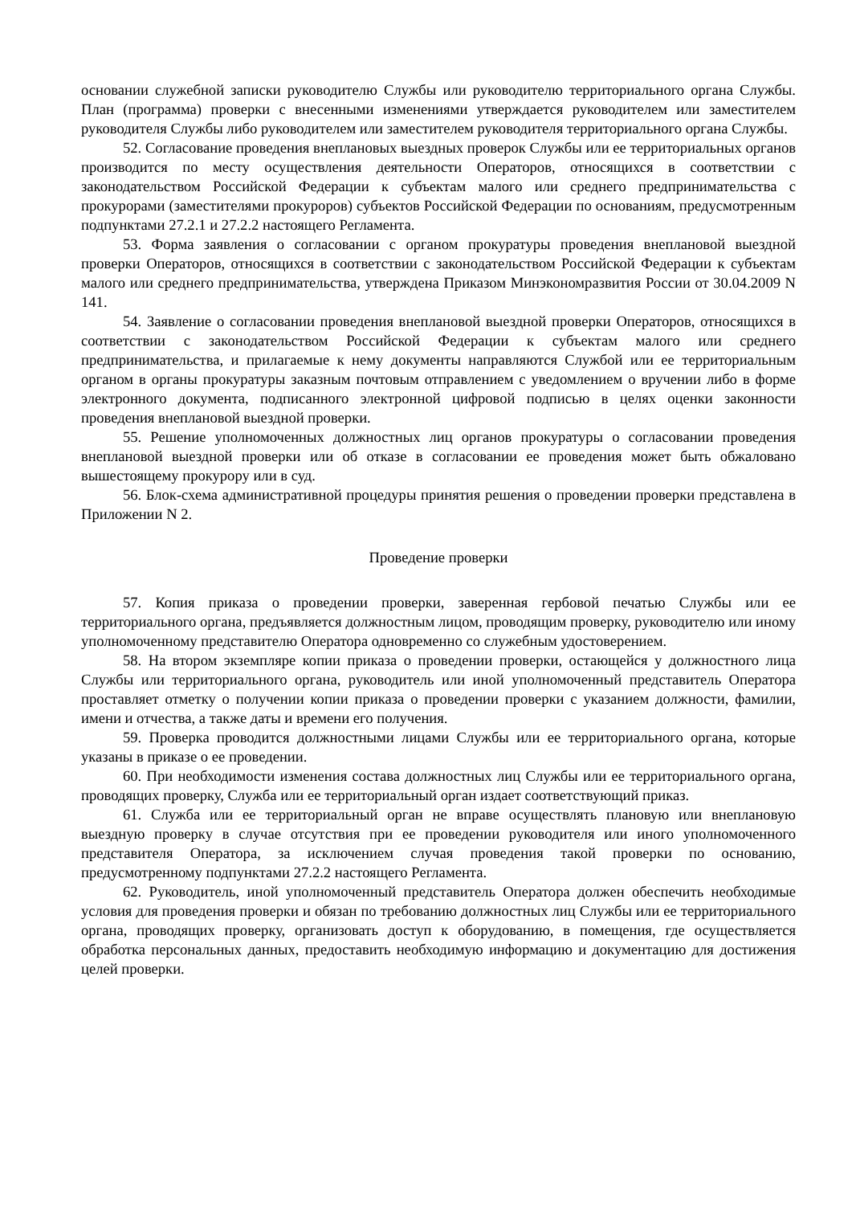основании служебной записки руководителю Службы или руководителю территориального органа Службы. План (программа) проверки с внесенными изменениями утверждается руководителем или заместителем руководителя Службы либо руководителем или заместителем руководителя территориального органа Службы.
52. Согласование проведения внеплановых выездных проверок Службы или ее территориальных органов производится по месту осуществления деятельности Операторов, относящихся в соответствии с законодательством Российской Федерации к субъектам малого или среднего предпринимательства с прокурорами (заместителями прокуроров) субъектов Российской Федерации по основаниям, предусмотренным подпунктами 27.2.1 и 27.2.2 настоящего Регламента.
53. Форма заявления о согласовании с органом прокуратуры проведения внеплановой выездной проверки Операторов, относящихся в соответствии с законодательством Российской Федерации к субъектам малого или среднего предпринимательства, утверждена Приказом Минэкономразвития России от 30.04.2009 N 141.
54. Заявление о согласовании проведения внеплановой выездной проверки Операторов, относящихся в соответствии с законодательством Российской Федерации к субъектам малого или среднего предпринимательства, и прилагаемые к нему документы направляются Службой или ее территориальным органом в органы прокуратуры заказным почтовым отправлением с уведомлением о вручении либо в форме электронного документа, подписанного электронной цифровой подписью в целях оценки законности проведения внеплановой выездной проверки.
55. Решение уполномоченных должностных лиц органов прокуратуры о согласовании проведения внеплановой выездной проверки или об отказе в согласовании ее проведения может быть обжаловано вышестоящему прокурору или в суд.
56. Блок-схема административной процедуры принятия решения о проведении проверки представлена в Приложении N 2.
Проведение проверки
57. Копия приказа о проведении проверки, заверенная гербовой печатью Службы или ее территориального органа, предъявляется должностным лицом, проводящим проверку, руководителю или иному уполномоченному представителю Оператора одновременно со служебным удостоверением.
58. На втором экземпляре копии приказа о проведении проверки, остающейся у должностного лица Службы или территориального органа, руководитель или иной уполномоченный представитель Оператора проставляет отметку о получении копии приказа о проведении проверки с указанием должности, фамилии, имени и отчества, а также даты и времени его получения.
59. Проверка проводится должностными лицами Службы или ее территориального органа, которые указаны в приказе о ее проведении.
60. При необходимости изменения состава должностных лиц Службы или ее территориального органа, проводящих проверку, Служба или ее территориальный орган издает соответствующий приказ.
61. Служба или ее территориальный орган не вправе осуществлять плановую или внеплановую выездную проверку в случае отсутствия при ее проведении руководителя или иного уполномоченного представителя Оператора, за исключением случая проведения такой проверки по основанию, предусмотренному подпунктами 27.2.2 настоящего Регламента.
62. Руководитель, иной уполномоченный представитель Оператора должен обеспечить необходимые условия для проведения проверки и обязан по требованию должностных лиц Службы или ее территориального органа, проводящих проверку, организовать доступ к оборудованию, в помещения, где осуществляется обработка персональных данных, предоставить необходимую информацию и документацию для достижения целей проверки.